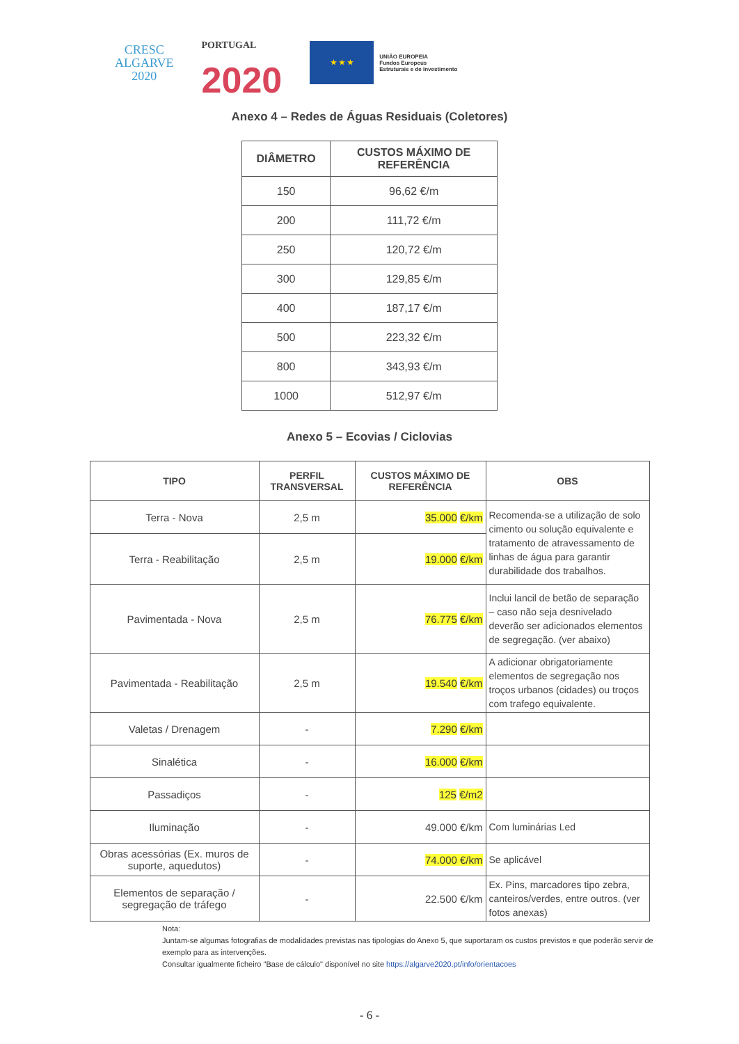CRESC
ALGARVE
2020
PORTUGAL
2020
★ ★ ★
UNIÃO EUROPEIA
Fundos Europeus
Estruturais e de Investimento
Anexo 4 – Redes de Águas Residuais (Coletores)
| DIÂMETRO | CUSTOS MÁXIMO DE REFERÊNCIA |
| --- | --- |
| 150 | 96,62 €/m |
| 200 | 111,72 €/m |
| 250 | 120,72 €/m |
| 300 | 129,85 €/m |
| 400 | 187,17 €/m |
| 500 | 223,32 €/m |
| 800 | 343,93 €/m |
| 1000 | 512,97 €/m |
Anexo 5 – Ecovias / Ciclovias
| TIPO | PERFIL TRANSVERSAL | CUSTOS MÁXIMO DE REFERÊNCIA | OBS |
| --- | --- | --- | --- |
| Terra - Nova | 2,5 m | 35.000 €/km | Recomenda-se a utilização de solo cimento ou solução equivalente e tratamento de atravessamento de linhas de água para garantir durabilidade dos trabalhos. |
| Terra - Reabilitação | 2,5 m | 19.000 €/km | |
| Pavimentada - Nova | 2,5 m | 76.775 €/km | Inclui lancil de betão de separação – caso não seja desnivelado deverão ser adicionados elementos de segregação. (ver abaixo) |
| Pavimentada - Reabilitação | 2,5 m | 19.540 €/km | A adicionar obrigatoriamente elementos de segregação nos troços urbanos (cidades) ou troços com trafego equivalente. |
| Valetas / Drenagem | - | 7.290 €/km | |
| Sinalética | - | 16.000 €/km | |
| Passadiços | - | 125 €/m2 | |
| Iluminação | - | 49.000 €/km | Com luminárias Led |
| Obras acessórias (Ex. muros de suporte, aquedutos) | - | 74.000 €/km | Se aplicável |
| Elementos de separação / segregação de tráfego | - | 22.500 €/km | Ex. Pins, marcadores tipo zebra, canteiros/verdes, entre outros. (ver fotos anexas) |
Nota:
Juntam-se algumas fotografias de modalidades previstas nas tipologias do Anexo 5, que suportaram os custos previstos e que poderão servir de exemplo para as intervenções.
Consultar igualmente ficheiro "Base de cálculo" disponível no site https://algarve2020.pt/info/orientacoes
- 6 -